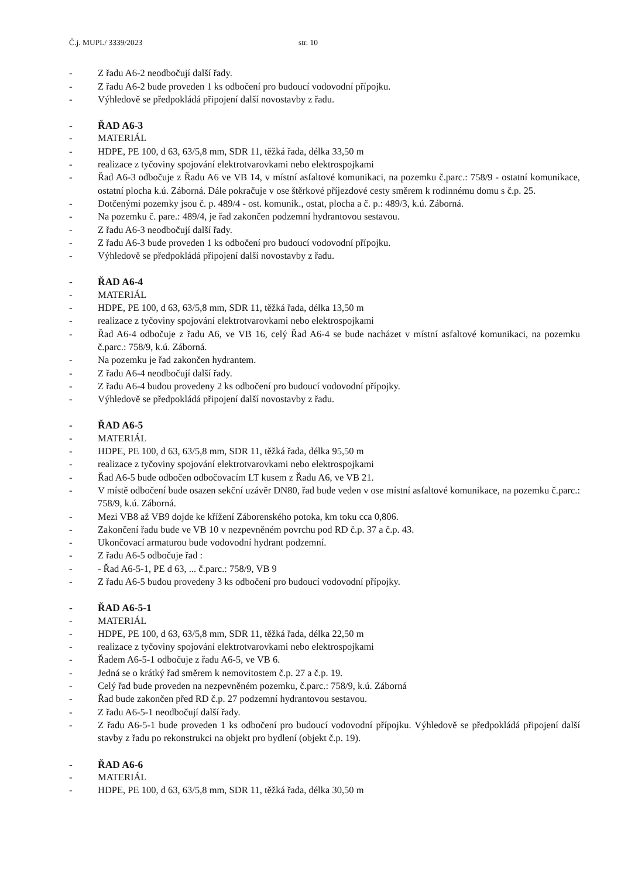Č.j. MUPL/ 3339/2023 str. 10
- Z řadu A6-2 neodbočují další řady.
- Z řadu A6-2 bude proveden 1 ks odbočení pro budoucí vodovodní přípojku.
- Výhledově se předpokládá připojení další novostavby z řadu.
- ŘAD A6-3
- MATERIÁL
- HDPE, PE 100, d 63, 63/5,8 mm, SDR 11, těžká řada, délka 33,50 m
- realizace z tyčoviny spojování elektrotvarovkami nebo elektrospojkami
- Řad A6-3 odbočuje z Řadu A6 ve VB 14, v místní asfaltové komunikaci, na pozemku č.parc.: 758/9 - ostatní komunikace, ostatní plocha k.ú. Záborná. Dále pokračuje v ose štěrkové příjezdové cesty směrem k rodinnému domu s č.p. 25.
- Dotčenými pozemky jsou č. p. 489/4 - ost. komunik., ostat, plocha a č. p.: 489/3, k.ú. Záborná.
- Na pozemku č. pare.: 489/4, je řad zakončen podzemní hydrantovou sestavou.
- Z řadu A6-3 neodbočují další řady.
- Z řadu A6-3 bude proveden 1 ks odbočení pro budoucí vodovodní přípojku.
- Výhledově se předpokládá připojení další novostavby z řadu.
- ŘAD A6-4
- MATERIÁL
- HDPE, PE 100, d 63, 63/5,8 mm, SDR 11, těžká řada, délka 13,50 m
- realizace z tyčoviny spojování elektrotvarovkami nebo elektrospojkami
- Řad A6-4 odbočuje z řadu A6, ve VB 16, celý Řad A6-4 se bude nacházet v místní asfaltové komunikaci, na pozemku č.parc.: 758/9, k.ú. Záborná.
- Na pozemku je řad zakončen hydrantem.
- Z řadu A6-4 neodbočují další řady.
- Z řadu A6-4 budou provedeny 2 ks odbočení pro budoucí vodovodní přípojky.
- Výhledově se předpokládá připojení další novostavby z řadu.
- ŘAD A6-5
- MATERIÁL
- HDPE, PE 100, d 63, 63/5,8 mm, SDR 11, těžká řada, délka 95,50 m
- realizace z tyčoviny spojování elektrotvarovkami nebo elektrospojkami
- Řad A6-5 bude odbočen odbočovacím LT kusem z Řadu A6, ve VB 21.
- V místě odbočení bude osazen sekční uzávěr DN80, řad bude veden v ose místní asfaltové komunikace, na pozemku č.parc.: 758/9, k.ú. Záborná.
- Mezi VB8 až VB9 dojde ke křížení Záborenského potoka, km toku cca 0,806.
- Zakončení řadu bude ve VB 10 v nezpevněném povrchu pod RD č.p. 37 a č.p. 43.
- Ukončovací armaturou bude vodovodní hydrant podzemní.
- Z řadu A6-5 odbočuje řad :
- - Řad A6-5-1, PE d 63, ... č.parc.: 758/9, VB 9
- Z řadu A6-5 budou provedeny 3 ks odbočení pro budoucí vodovodní přípojky.
- ŘAD A6-5-1
- MATERIÁL
- HDPE, PE 100, d 63, 63/5,8 mm, SDR 11, těžká řada, délka 22,50 m
- realizace z tyčoviny spojování elektrotvarovkami nebo elektrospojkami
- Řadem A6-5-1 odbočuje z řadu A6-5, ve VB 6.
- Jedná se o krátký řad směrem k nemovitostem č.p. 27 a č.p. 19.
- Celý řad bude proveden na nezpevněném pozemku, č.parc.: 758/9, k.ú. Záborná
- Řad bude zakončen před RD č.p. 27 podzemní hydrantovou sestavou.
- Z řadu A6-5-1 neodbočují další řady.
- Z řadu A6-5-1 bude proveden 1 ks odbočení pro budoucí vodovodní přípojku. Výhledově se předpokládá připojení další stavby z řadu po rekonstrukci na objekt pro bydlení (objekt č.p. 19).
- ŘAD A6-6
- MATERIÁL
- HDPE, PE 100, d 63, 63/5,8 mm, SDR 11, těžká řada, délka 30,50 m